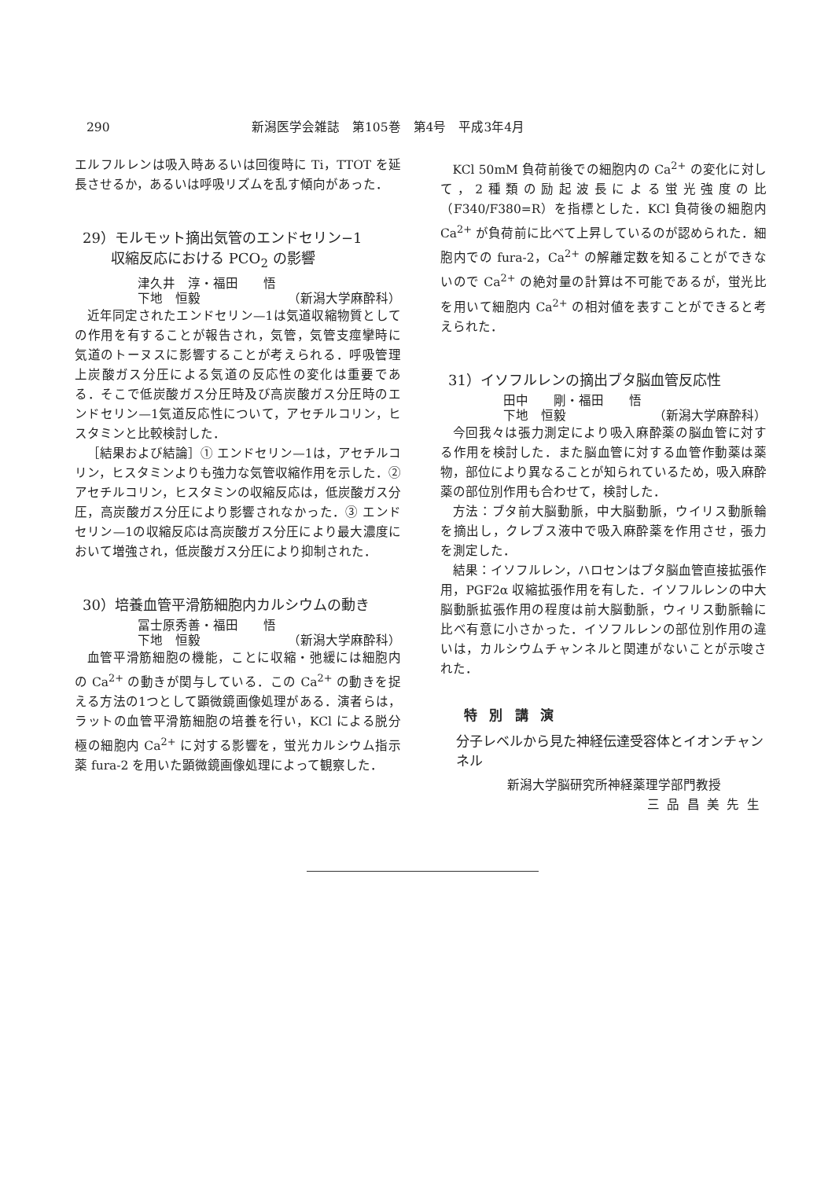290 新潟医学会雑誌　第105巻　第4号　平成3年4月
エルフルレンは吸入時あるいは回復時に Ti，TTOT を延長させるか，あるいは呼吸リズムを乱す傾向があった．
29）モルモット摘出気管のエンドセリン−1
　　収縮反応における PCO<sub>2</sub> の影響
津久井　淳・福田　　悟
下地　恒毅 （新潟大学麻酔科）
近年同定されたエンドセリン—1は気道収縮物質としての作用を有することが報告され，気管，気管支痙攣時に気道のトーヌスに影響することが考えられる．呼吸管理上炭酸ガス分圧による気道の反応性の変化は重要である．そこで低炭酸ガス分圧時及び高炭酸ガス分圧時のエンドセリン—1気道反応性について，アセチルコリン，ヒスタミンと比較検討した．
［結果および結論］① エンドセリン—1は，アセチルコリン，ヒスタミンよりも強力な気管収縮作用を示した．② アセチルコリン，ヒスタミンの収縮反応は，低炭酸ガス分圧，高炭酸ガス分圧により影響されなかった．③ エンドセリン—1の収縮反応は高炭酸ガス分圧により最大濃度において増強され，低炭酸ガス分圧により抑制された．
30）培養血管平滑筋細胞内カルシウムの動き
冨士原秀善・福田　　悟
下地　恒毅 （新潟大学麻酔科）
血管平滑筋細胞の機能，ことに収縮・弛緩には細胞内の Ca<sup>2+</sup> の動きが関与している．この Ca<sup>2+</sup> の動きを捉える方法の1つとして顕微鏡画像処理がある．演者らは，ラットの血管平滑筋細胞の培養を行い，KCl による脱分極の細胞内 Ca<sup>2+</sup> に対する影響を，蛍光カルシウム指示薬 fura-2 を用いた顕微鏡画像処理によって観察した．
KCl 50mM 負荷前後での細胞内の Ca<sup>2+</sup> の変化に対して，2種類の励起波長による蛍光強度の比（F340/F380=R）を指標とした．KCl 負荷後の細胞内 Ca<sup>2+</sup> が負荷前に比べて上昇しているのが認められた．細胞内での fura-2，Ca<sup>2+</sup> の解離定数を知ることができないので Ca<sup>2+</sup> の絶対量の計算は不可能であるが，蛍光比を用いて細胞内 Ca<sup>2+</sup> の相対値を表すことができると考えられた．
31）イソフルレンの摘出ブタ脳血管反応性
田中　　剛・福田　　悟
下地　恒毅 （新潟大学麻酔科）
今回我々は張力測定により吸入麻酔薬の脳血管に対する作用を検討した．また脳血管に対する血管作動薬は薬物，部位により異なることが知られているため，吸入麻酔薬の部位別作用も合わせて，検討した．
方法：ブタ前大脳動脈，中大脳動脈，ウイリス動脈輪を摘出し，クレブス液中で吸入麻酔薬を作用させ，張力を測定した．
結果：イソフルレン，ハロセンはブタ脳血管直接拡張作用，PGF2α 収縮拡張作用を有した．イソフルレンの中大脳動脈拡張作用の程度は前大脳動脈，ウィリス動脈輪に比べ有意に小さかった．イソフルレンの部位別作用の違いは，カルシウムチャンネルと関連がないことが示唆された．
特別講演
分子レベルから見た神経伝達受容体とイオンチャンネル
新潟大学脳研究所神経薬理学部門教授
三品昌美先生